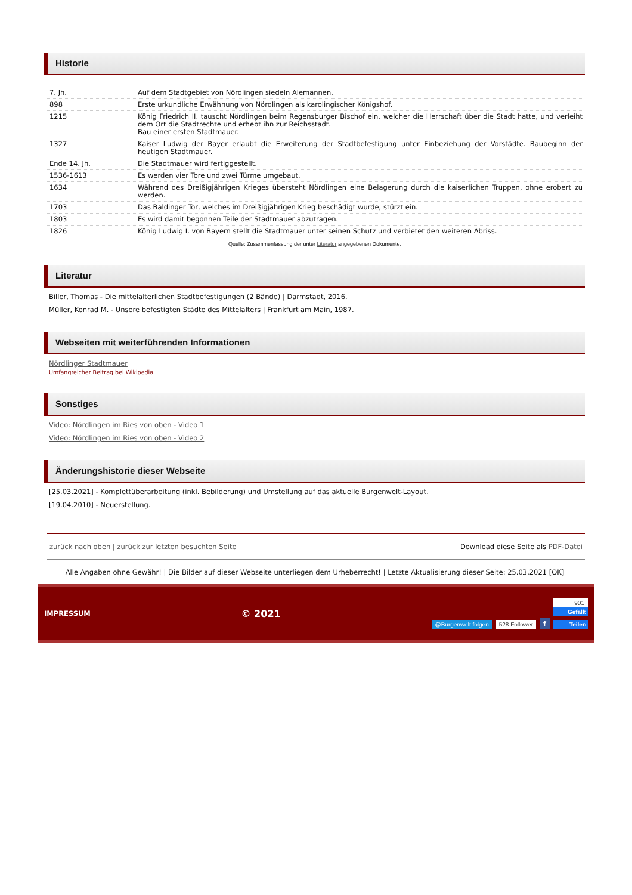Historie
| 7. Jh. | Auf dem Stadtgebiet von Nördlingen siedeln Alemannen. |
| 898 | Erste urkundliche Erwähnung von Nördlingen als karolingischer Königshof. |
| 1215 | König Friedrich II. tauscht Nördlingen beim Regensburger Bischof ein, welcher die Herrschaft über die Stadt hatte, und verleiht dem Ort die Stadtrechte und erhebt ihn zur Reichsstadt. Bau einer ersten Stadtmauer. |
| 1327 | Kaiser Ludwig der Bayer erlaubt die Erweiterung der Stadtbefestigung unter Einbeziehung der Vorstädte. Baubeginn der heutigen Stadtmauer. |
| Ende 14. Jh. | Die Stadtmauer wird fertiggestellt. |
| 1536-1613 | Es werden vier Tore und zwei Türme umgebaut. |
| 1634 | Während des Dreißigjährigen Krieges übersteht Nördlingen eine Belagerung durch die kaiserlichen Truppen, ohne erobert zu werden. |
| 1703 | Das Baldinger Tor, welches im Dreißigjährigen Krieg beschädigt wurde, stürzt ein. |
| 1803 | Es wird damit begonnen Teile der Stadtmauer abzutragen. |
| 1826 | König Ludwig I. von Bayern stellt die Stadtmauer unter seinen Schutz und verbietet den weiteren Abriss. |
Quelle: Zusammenfassung der unter Literatur angegebenen Dokumente.
Literatur
Biller, Thomas - Die mittelalterlichen Stadtbefestigungen (2 Bände) | Darmstadt, 2016.
Müller, Konrad M. - Unsere befestigten Städte des Mittelalters | Frankfurt am Main, 1987.
Webseiten mit weiterführenden Informationen
Nördlinger Stadtmauer
Umfangreicher Beitrag bei Wikipedia
Sonstiges
Video: Nördlingen im Ries von oben - Video 1
Video: Nördlingen im Ries von oben - Video 2
Änderungshistorie dieser Webseite
[25.03.2021] - Komplettüberarbeitung (inkl. Bebilderung) und Umstellung auf das aktuelle Burgenwelt-Layout.
[19.04.2010] - Neuerstellung.
zurück nach oben | zurück zur letzten besuchten Seite Download diese Seite als PDF-Datei
Alle Angaben ohne Gewähr! | Die Bilder auf dieser Webseite unterliegen dem Urheberrecht! | Letzte Aktualisierung dieser Seite: 25.03.2021 [OK]
IMPRESSUM © 2021
@Burgenwelt folgen 528 Follower f
901
Gefällt
Teilen